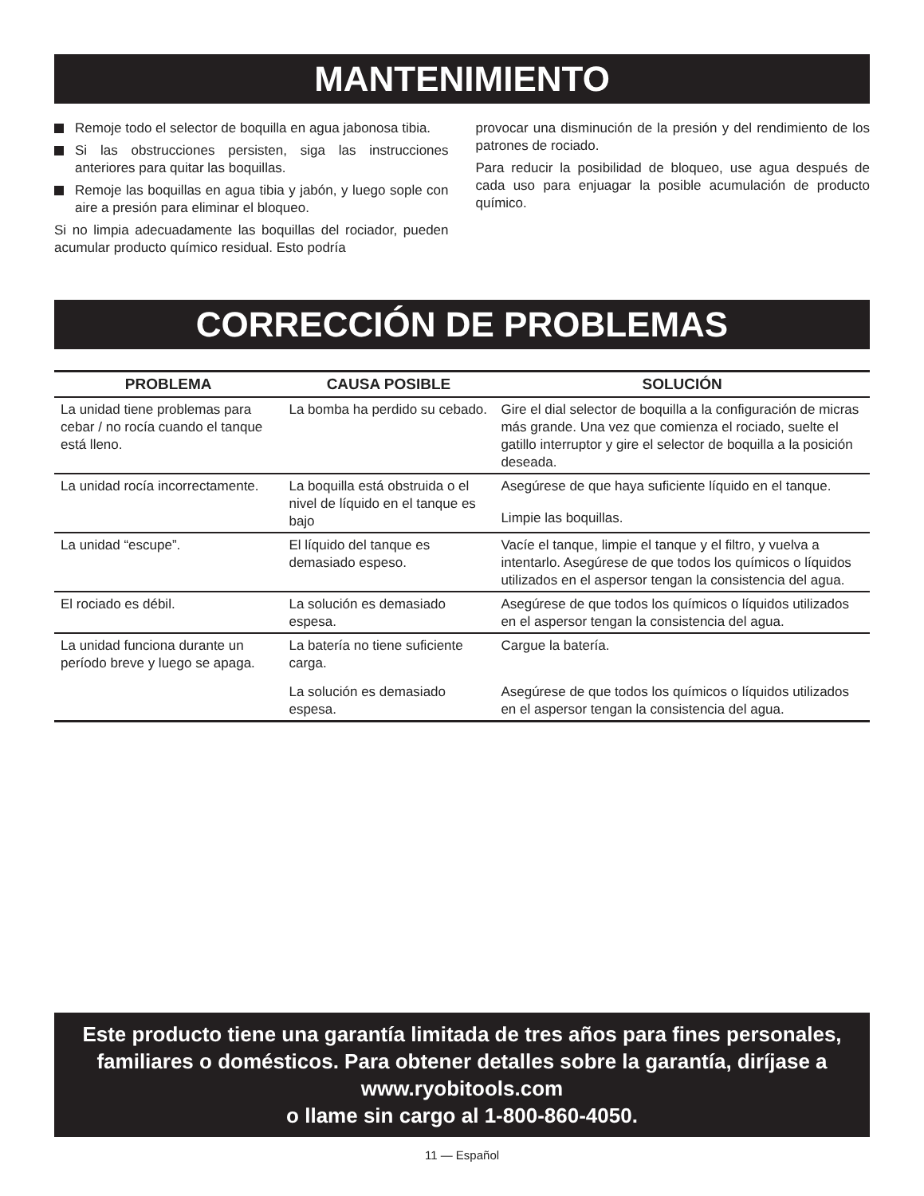MANTENIMIENTO
Remoje todo el selector de boquilla en agua jabonosa tibia.
Si las obstrucciones persisten, siga las instrucciones anteriores para quitar las boquillas.
Remoje las boquillas en agua tibia y jabón, y luego sople con aire a presión para eliminar el bloqueo.
Si no limpia adecuadamente las boquillas del rociador, pueden acumular producto químico residual. Esto podría
provocar una disminución de la presión y del rendimiento de los patrones de rociado.
Para reducir la posibilidad de bloqueo, use agua después de cada uso para enjuagar la posible acumulación de producto químico.
CORRECCIÓN DE PROBLEMAS
| PROBLEMA | CAUSA POSIBLE | SOLUCIÓN |
| --- | --- | --- |
| La unidad tiene problemas para cebar / no rocía cuando el tanque está lleno. | La bomba ha perdido su cebado. | Gire el dial selector de boquilla a la configuración de micras más grande. Una vez que comienza el rociado, suelte el gatillo interruptor y gire el selector de boquilla a la posición deseada. |
| La unidad rocía incorrectamente. | La boquilla está obstruida o el nivel de líquido en el tanque es bajo | Asegúrese de que haya suficiente líquido en el tanque. |
| | | Limpie las boquillas. |
| La unidad “escupe”. | El líquido del tanque es demasiado espeso. | Vacíe el tanque, limpie el tanque y el filtro, y vuelva a intentarlo. Asegúrese de que todos los químicos o líquidos utilizados en el aspersor tengan la consistencia del agua. |
| El rociado es débil. | La solución es demasiado espesa. | Asegúrese de que todos los químicos o líquidos utilizados en el aspersor tengan la consistencia del agua. |
| La unidad funciona durante un período breve y luego se apaga. | La batería no tiene suficiente carga. | Cargue la batería. |
| | La solución es demasiado espesa. | Asegúrese de que todos los químicos o líquidos utilizados en el aspersor tengan la consistencia del agua. |
Este producto tiene una garantía limitada de tres años para fines personales, familiares o domésticos. Para obtener detalles sobre la garantía, diríjase a www.ryobitools.com
o llame sin cargo al 1-800-860-4050.
11 — Español